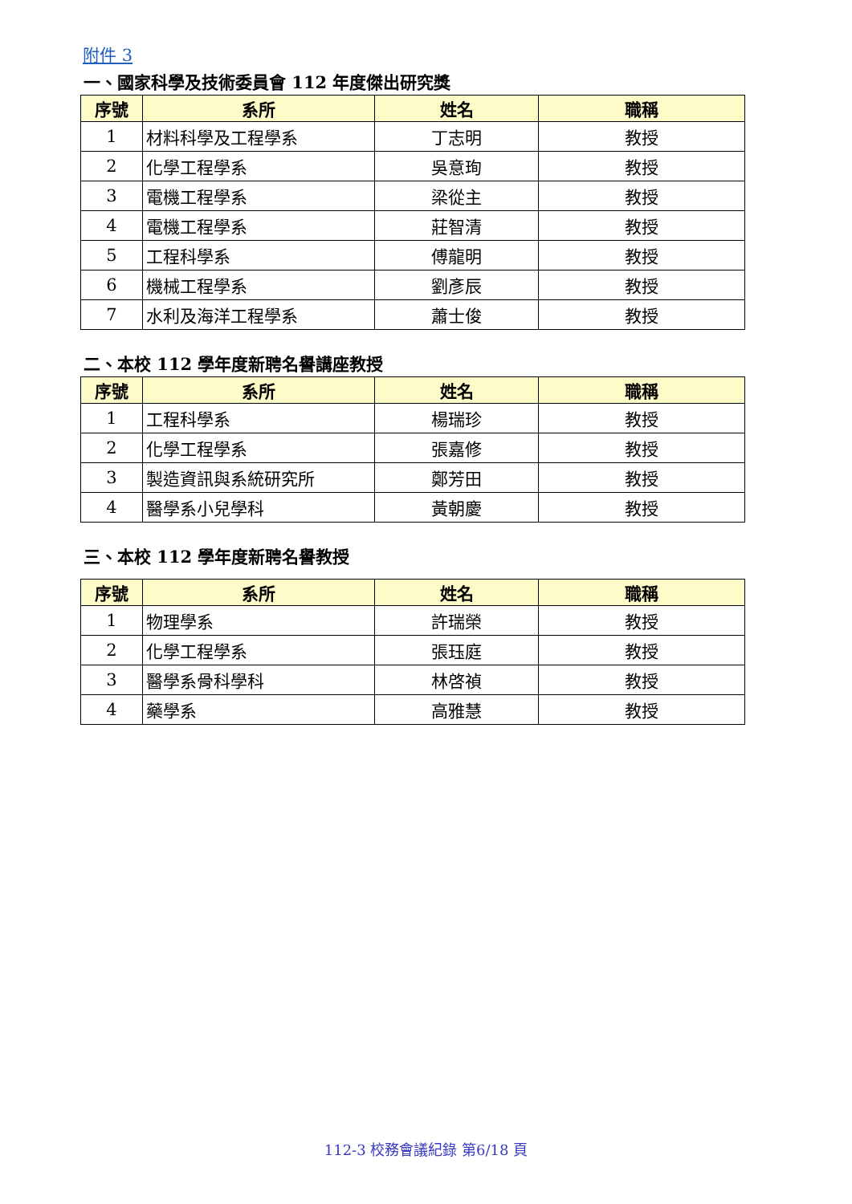附件 3
一、國家科學及技術委員會 112 年度傑出研究獎
| 序號 | 系所 | 姓名 | 職稱 |
| --- | --- | --- | --- |
| 1 | 材料科學及工程學系 | 丁志明 | 教授 |
| 2 | 化學工程學系 | 吳意珣 | 教授 |
| 3 | 電機工程學系 | 梁從主 | 教授 |
| 4 | 電機工程學系 | 莊智清 | 教授 |
| 5 | 工程科學系 | 傅龍明 | 教授 |
| 6 | 機械工程學系 | 劉彥辰 | 教授 |
| 7 | 水利及海洋工程學系 | 蕭士俊 | 教授 |
二、本校 112 學年度新聘名譽講座教授
| 序號 | 系所 | 姓名 | 職稱 |
| --- | --- | --- | --- |
| 1 | 工程科學系 | 楊瑞珍 | 教授 |
| 2 | 化學工程學系 | 張嘉修 | 教授 |
| 3 | 製造資訊與系統研究所 | 鄭芳田 | 教授 |
| 4 | 醫學系小兒學科 | 黃朝慶 | 教授 |
三、本校 112 學年度新聘名譽教授
| 序號 | 系所 | 姓名 | 職稱 |
| --- | --- | --- | --- |
| 1 | 物理學系 | 許瑞榮 | 教授 |
| 2 | 化學工程學系 | 張珏庭 | 教授 |
| 3 | 醫學系骨科學科 | 林啓禎 | 教授 |
| 4 | 藥學系 | 高雅慧 | 教授 |
112-3 校務會議紀錄 第6/18 頁